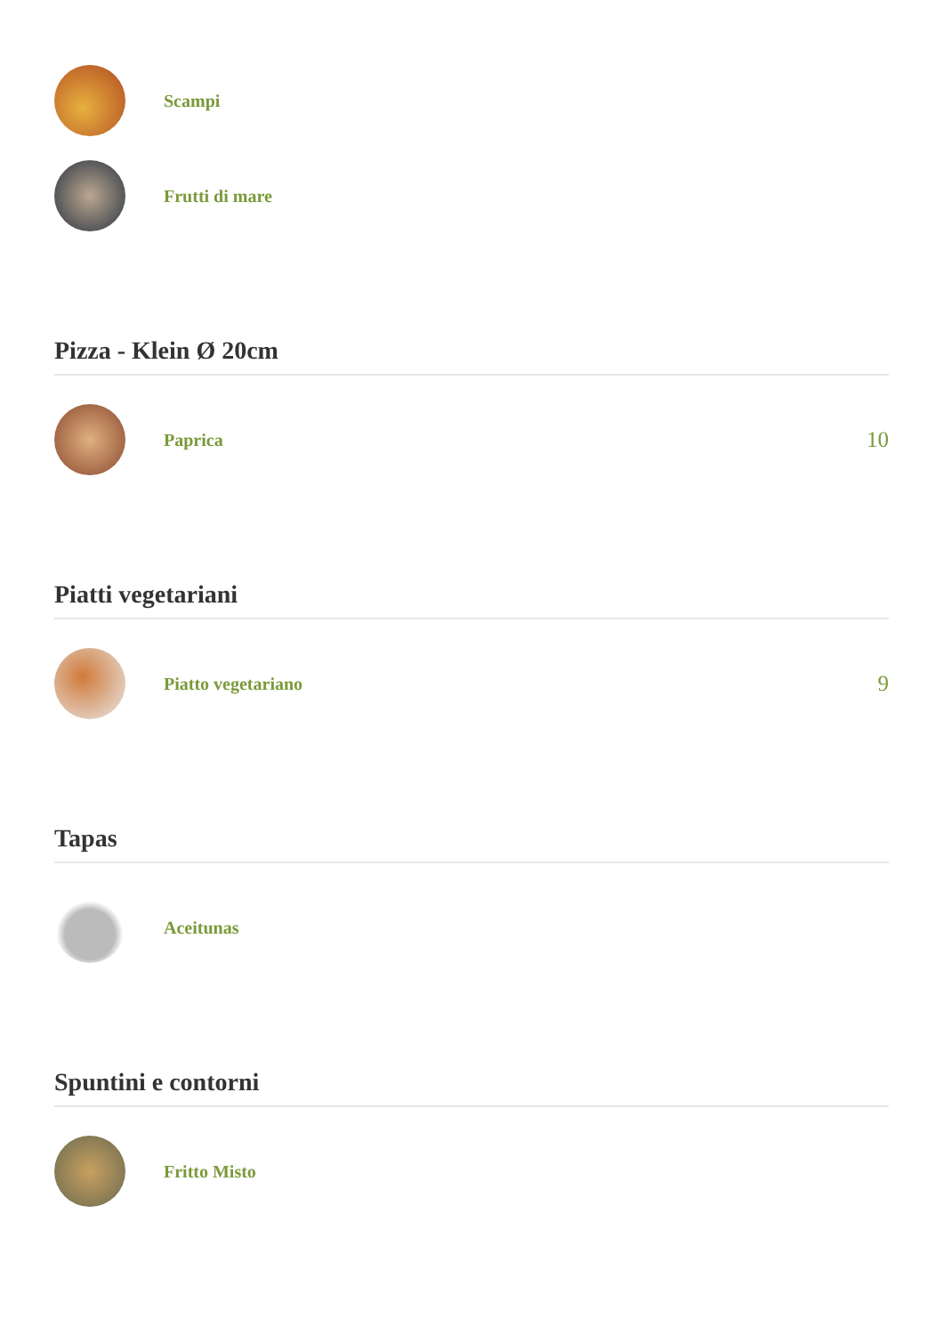Scampi
Frutti di mare
Pizza - Klein Ø 20cm
Paprica
10
Piatti vegetariani
Piatto vegetariano
9
Tapas
Aceitunas
Spuntini e contorni
Fritto Misto